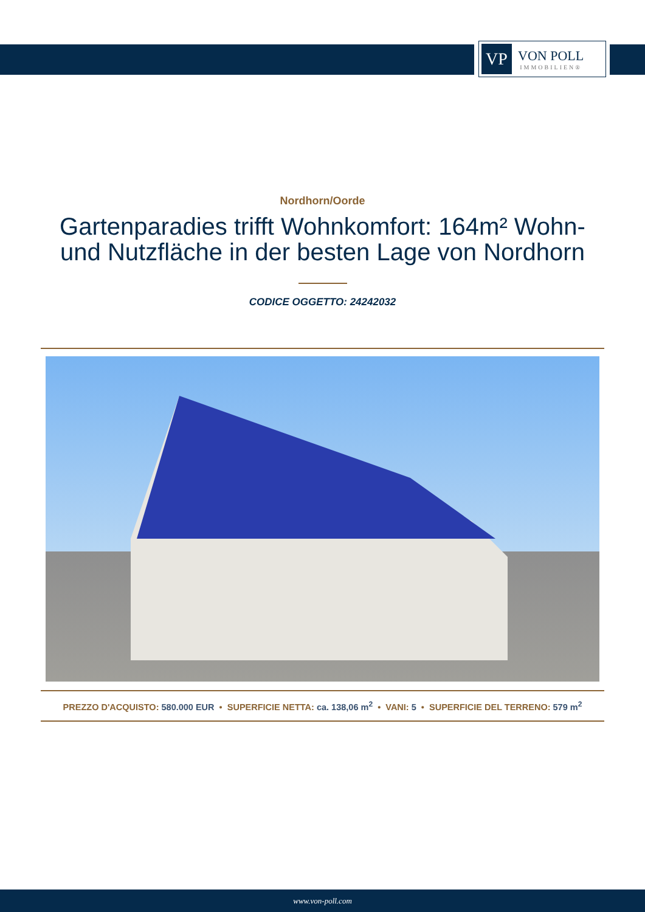VP
VON POLL
IMMOBILIEN®
Nordhorn/Oorde
Gartenparadies trifft Wohnkomfort: 164m² Wohn- und Nutzfläche in der besten Lage von Nordhorn
CODICE OGGETTO: 24242032
PREZZO D'ACQUISTO: 580.000 EUR • SUPERFICIE NETTA: ca. 138,06 m<sup>2</sup> • VANI: 5 • SUPERFICIE DEL TERRENO: 579 m<sup>2</sup>
www.von-poll.com